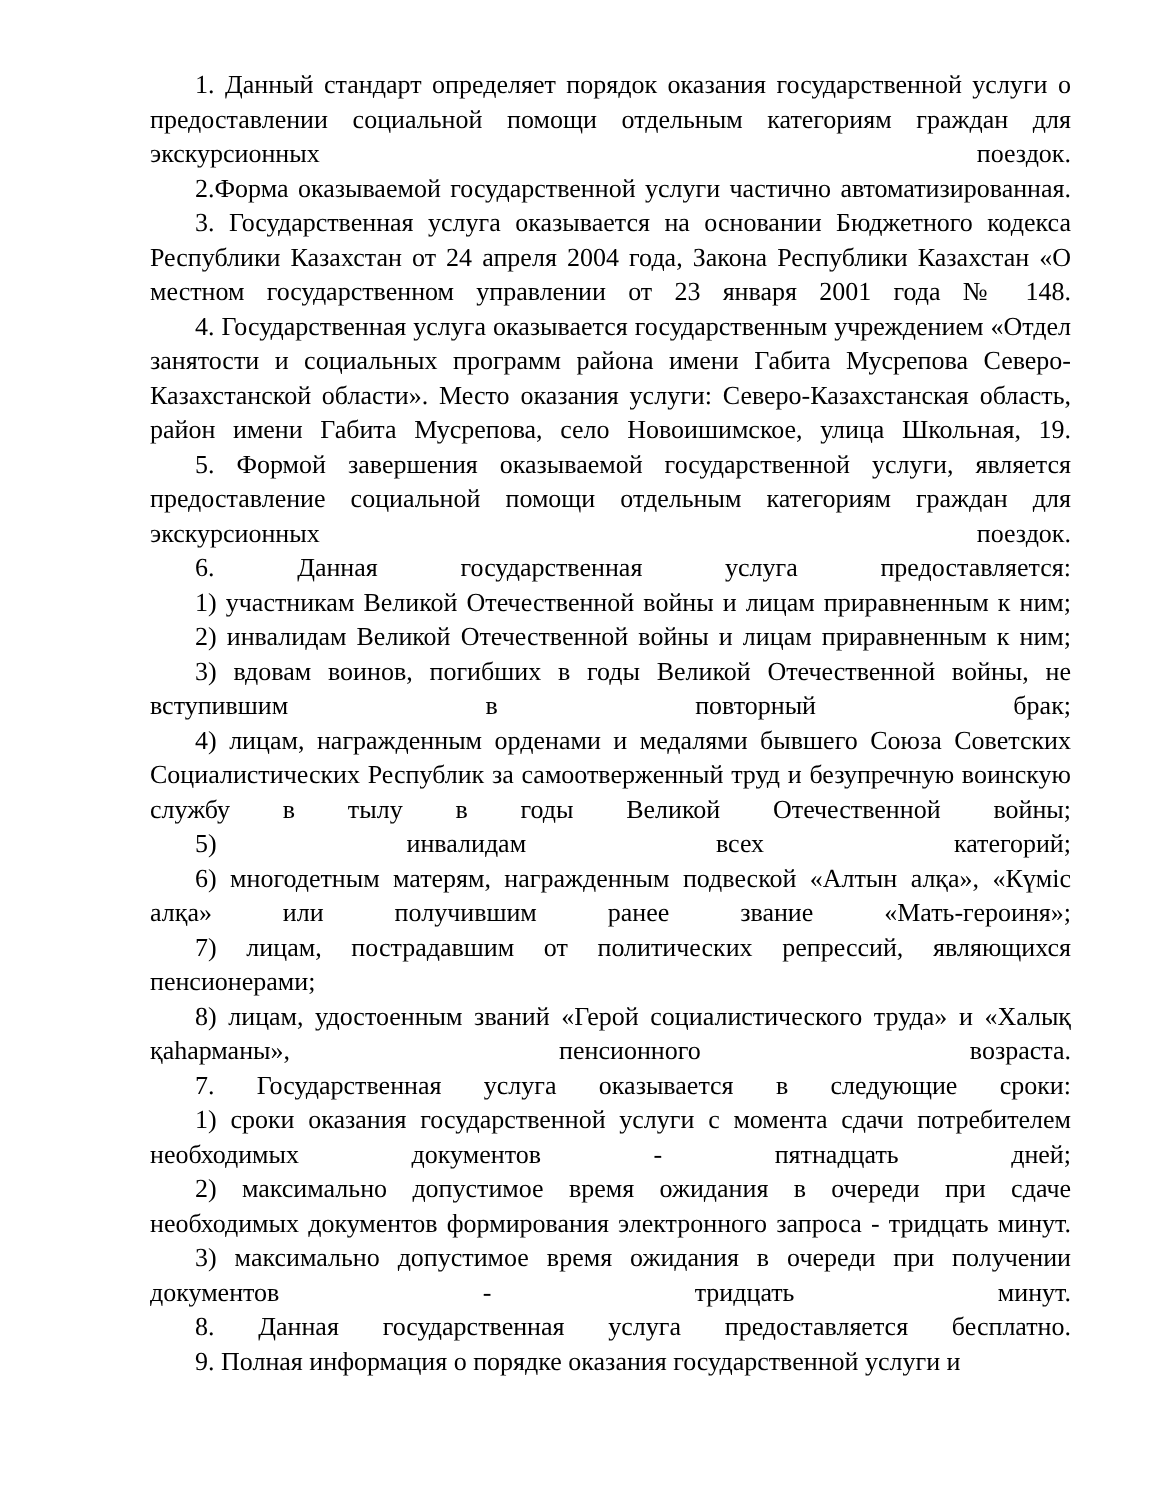1. Данный стандарт определяет порядок оказания государственной услуги о предоставлении социальной помощи отдельным категориям граждан для экскурсионных поездок.
2.Форма оказываемой государственной услуги частично автоматизированная.
3. Государственная услуга оказывается на основании Бюджетного кодекса Республики Казахстан от 24 апреля 2004 года, Закона Республики Казахстан «О местном государственном управлении от 23 января 2001 года № 148.
4. Государственная услуга оказывается государственным учреждением «Отдел занятости и социальных программ района имени Габита Мусрепова Северо-Казахстанской области». Место оказания услуги: Северо-Казахстанская область, район имени Габита Мусрепова, село Новоишимское, улица Школьная, 19.
5. Формой завершения оказываемой государственной услуги, является предоставление социальной помощи отдельным категориям граждан для экскурсионных поездок.
6. Данная государственная услуга предоставляется:
1) участникам Великой Отечественной войны и лицам приравненным к ним;
2) инвалидам Великой Отечественной войны и лицам приравненным к ним;
3) вдовам воинов, погибших в годы Великой Отечественной войны, не вступившим в повторный брак;
4) лицам, награжденным орденами и медалями бывшего Союза Советских Социалистических Республик за самоотверженный труд и безупречную воинскую службу в тылу в годы Великой Отечественной войны;
5) инвалидам всех категорий;
6) многодетным матерям, награжденным подвеской «Алтын алқа», «Күміс алқа» или получившим ранее звание «Мать-героиня»;
7) лицам, пострадавшим от политических репрессий, являющихся пенсионерами;
8) лицам, удостоенным званий «Герой социалистического труда» и «Халық қаһарманы», пенсионного возраста.
7. Государственная услуга оказывается в следующие сроки:
1) сроки оказания государственной услуги с момента сдачи потребителем необходимых документов - пятнадцать дней;
2) максимально допустимое время ожидания в очереди при сдаче необходимых документов формирования электронного запроса - тридцать минут.
3) максимально допустимое время ожидания в очереди при получении документов - тридцать минут.
8. Данная государственная услуга предоставляется бесплатно.
9. Полная информация о порядке оказания государственной услуги и